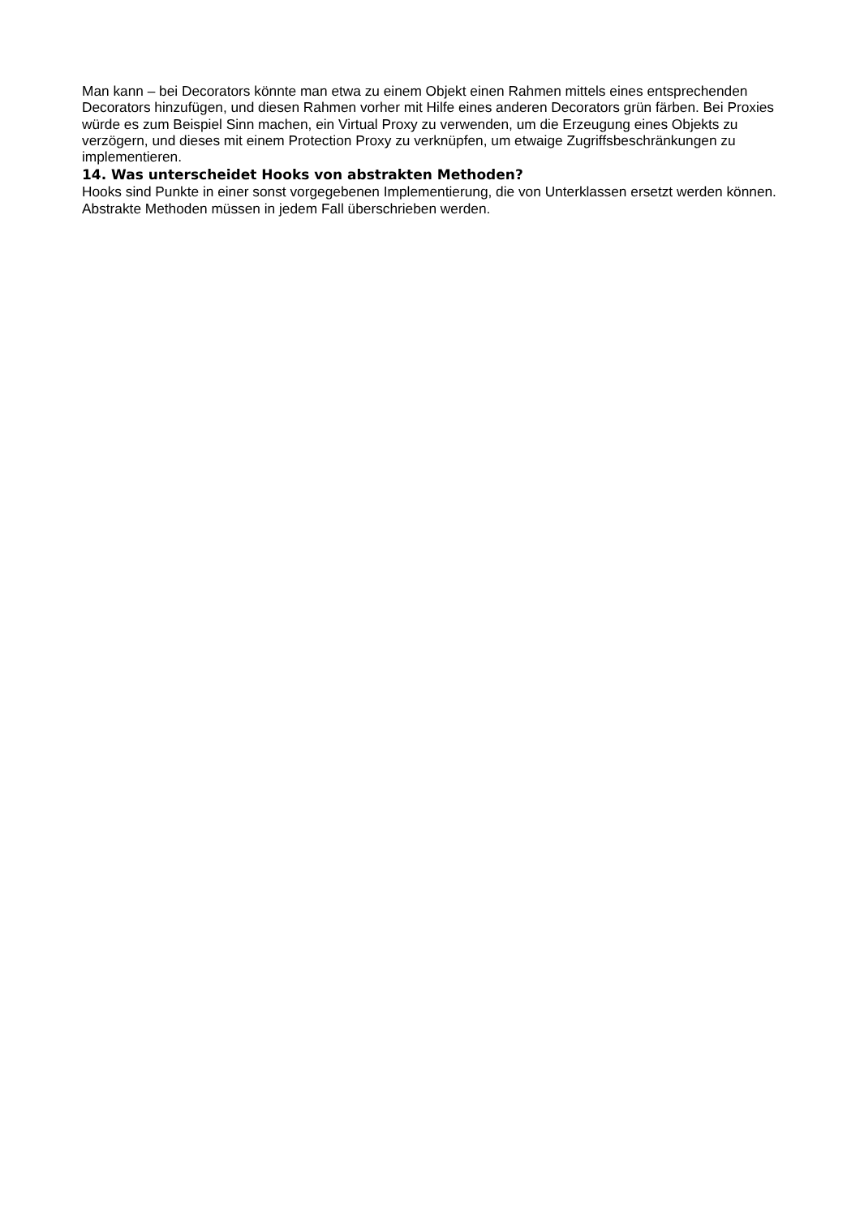Man kann – bei Decorators könnte man etwa zu einem Objekt einen Rahmen mittels eines entsprechenden Decorators hinzufügen, und diesen Rahmen vorher mit Hilfe eines anderen Decorators grün färben. Bei Proxies würde es zum Beispiel Sinn machen, ein Virtual Proxy zu verwenden, um die Erzeugung eines Objekts zu verzögern, und dieses mit einem Protection Proxy zu verknüpfen, um etwaige Zugriffsbeschränkungen zu implementieren.
14. Was unterscheidet Hooks von abstrakten Methoden?
Hooks sind Punkte in einer sonst vorgegebenen Implementierung, die von Unterklassen ersetzt werden können. Abstrakte Methoden müssen in jedem Fall überschrieben werden.